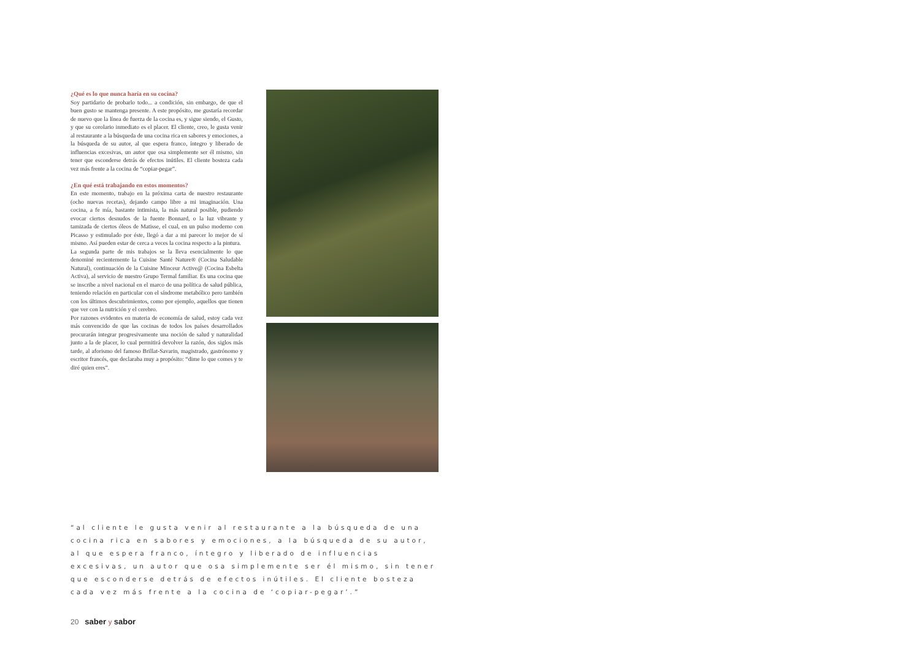¿Qué es lo que nunca haría en su cocina?
Soy partidario de probarlo todo... a condición, sin embargo, de que el buen gusto se mantenga presente. A este propósito, me gustaría recordar de nuevo que la línea de fuerza de la cocina es, y sigue siendo, el Gusto, y que su corolario inmediato es el placer. El cliente, creo, le gusta venir al restaurante a la búsqueda de una cocina rica en sabores y emociones, a la búsqueda de su autor, al que espera franco, íntegro y liberado de influencias excesivas, un autor que osa simplemente ser él mismo, sin tener que esconderse detrás de efectos inútiles. El cliente bosteza cada vez más frente a la cocina de “copiar-pegar”.
¿En qué está trabajando en estos momentos?
En este momento, trabajo en la próxima carta de nuestro restaurante (ocho nuevas recetas), dejando campo libre a mi imaginación. Una cocina, a fe mía, bastante intimista, la más natural posible, pudiendo evocar ciertos desnudos de la fuente Bonnard, o la luz vibrante y tamizada de ciertos óleos de Matisse, el cual, en un pulso moderno con Picasso y estimulado por éste, llegó a dar a mi parecer lo mejor de sí mismo. Así pueden estar de cerca a veces la cocina respecto a la pintura.
La segunda parte de mis trabajos se la lleva esencialmente lo que denominé recientemente la Cuisine Santé Nature® (Cocina Saludable Natural), continuación de la Cuisine Minceur Active@ (Cocina Esbelta Activa), al servicio de nuestro Grupo Termal familiar. Es una cocina que se inscribe a nivel nacional en el marco de una política de salud pública, teniendo relación en particular con el síndrome metabólico pero también con los últimos descubrimientos, como por ejemplo, aquellos que tienen que ver con la nutrición y el cerebro.
Por razones evidentes en materia de economía de salud, estoy cada vez más convencido de que las cocinas de todos los países desarrollados procurarán integrar progresivamente una noción de salud y naturalidad junto a la de placer, lo cual permitirá devolver la razón, dos siglos más tarde, al aforismo del famoso Brillat-Savarin, magistrado, gastrónomo y escritor francés, que declaraba muy a propósito: “dime lo que comes y te diré quien eres”.
“al cliente le gusta venir al restaurante a la búsqueda de una cocina rica en sabores y emociones, a la búsqueda de su autor, al que espera franco, íntegro y liberado de influencias excesivas, un autor que osa simplemente ser él mismo, sin tener que esconderse detrás de efectos inútiles. El cliente bosteza cada vez más frente a la cocina de ‘copiar-pegar’.”
20 saber y sabor